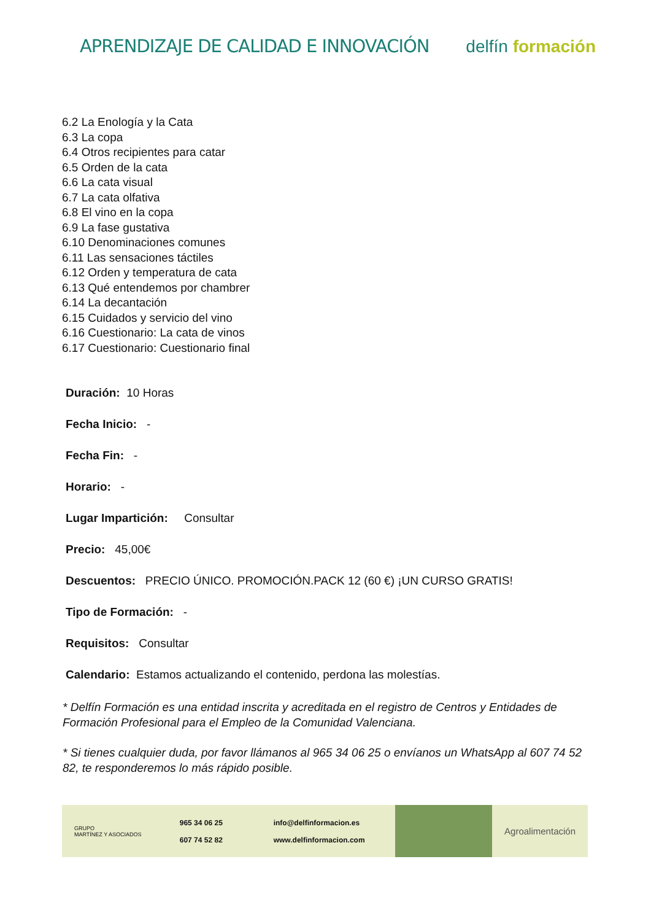APRENDIZAJE DE CALIDAD E INNOVACIÓN
delfín formación
6.2 La Enología y la Cata
6.3 La copa
6.4 Otros recipientes para catar
6.5 Orden de la cata
6.6 La cata visual
6.7 La cata olfativa
6.8 El vino en la copa
6.9 La fase gustativa
6.10 Denominaciones comunes
6.11 Las sensaciones táctiles
6.12 Orden y temperatura de cata
6.13 Qué entendemos por chambrer
6.14 La decantación
6.15 Cuidados y servicio del vino
6.16 Cuestionario: La cata de vinos
6.17 Cuestionario: Cuestionario final
Duración: 10 Horas
Fecha Inicio: -
Fecha Fin: -
Horario: -
Lugar Impartición: Consultar
Precio: 45,00€
Descuentos: PRECIO ÚNICO. PROMOCIÓN.PACK 12 (60 €) ¡UN CURSO GRATIS!
Tipo de Formación: -
Requisitos: Consultar
Calendario: Estamos actualizando el contenido, perdona las molestías.
* Delfín Formación es una entidad inscrita y acreditada en el registro de Centros y Entidades de Formación Profesional para el Empleo de la Comunidad Valenciana.
* Si tienes cualquier duda, por favor llámanos al 965 34 06 25 o envíanos un WhatsApp al 607 74 52 82, te responderemos lo más rápido posible.
GRUPO
MARTÍNEZ Y ASOCIADOS
965 34 06 25
607 74 52 82
info@delfinformacion.es
www.delfinformacion.com
Agroalimentación